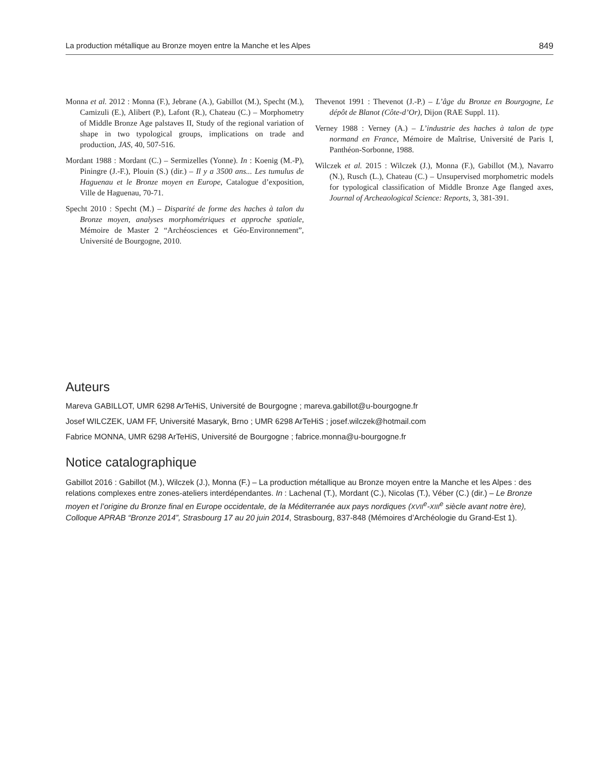La production métallique au Bronze moyen entre la Manche et les Alpes 849
Monna et al. 2012 : Monna (F.), Jebrane (A.), Gabillot (M.), Specht (M.), Camizuli (E.), Alibert (P.), Lafont (R.), Chateau (C.) – Morphometry of Middle Bronze Age palstaves II, Study of the regional variation of shape in two typological groups, implications on trade and production, JAS, 40, 507-516.
Mordant 1988 : Mordant (C.) – Sermizelles (Yonne). In : Koenig (M.-P), Piningre (J.-F.), Plouin (S.) (dir.) – Il y a 3500 ans... Les tumulus de Haguenau et le Bronze moyen en Europe, Catalogue d’exposition, Ville de Haguenau, 70-71.
Specht 2010 : Specht (M.) – Disparité de forme des haches à talon du Bronze moyen, analyses morphométriques et approche spatiale, Mémoire de Master 2 “Archéosciences et Géo-Environnement”, Université de Bourgogne, 2010.
Thevenot 1991 : Thevenot (J.-P.) – L’âge du Bronze en Bourgogne, Le dépôt de Blanot (Côte-d’Or), Dijon (RAE Suppl. 11).
Verney 1988 : Verney (A.) – L’industrie des haches à talon de type normand en France, Mémoire de Maîtrise, Université de Paris I, Panthéon-Sorbonne, 1988.
Wilczek et al. 2015 : Wilczek (J.), Monna (F.), Gabillot (M.), Navarro (N.), Rusch (L.), Chateau (C.) – Unsupervised morphometric models for typological classification of Middle Bronze Age flanged axes, Journal of Archeaological Science: Reports, 3, 381-391.
Auteurs
Mareva GABILLOT, UMR 6298 ArTeHiS, Université de Bourgogne ; mareva.gabillot@u-bourgogne.fr
Josef WILCZEK, UAM FF, Université Masaryk, Brno ; UMR 6298 ArTeHiS ; josef.wilczek@hotmail.com
Fabrice MONNA, UMR 6298 ArTeHiS, Université de Bourgogne ; fabrice.monna@u-bourgogne.fr
Notice catalographique
Gabillot 2016 : Gabillot (M.), Wilczek (J.), Monna (F.) – La production métallique au Bronze moyen entre la Manche et les Alpes : des relations complexes entre zones-ateliers interdépendantes. In : Lachenal (T.), Mordant (C.), Nicolas (T.), Véber (C.) (dir.) – Le Bronze moyen et l’origine du Bronze final en Europe occidentale, de la Méditerranée aux pays nordiques (XVII<sup>e</sup>-XIII<sup>e</sup> siècle avant notre ère), Colloque APRAB “Bronze 2014”, Strasbourg 17 au 20 juin 2014, Strasbourg, 837-848 (Mémoires d’Archéologie du Grand-Est 1).